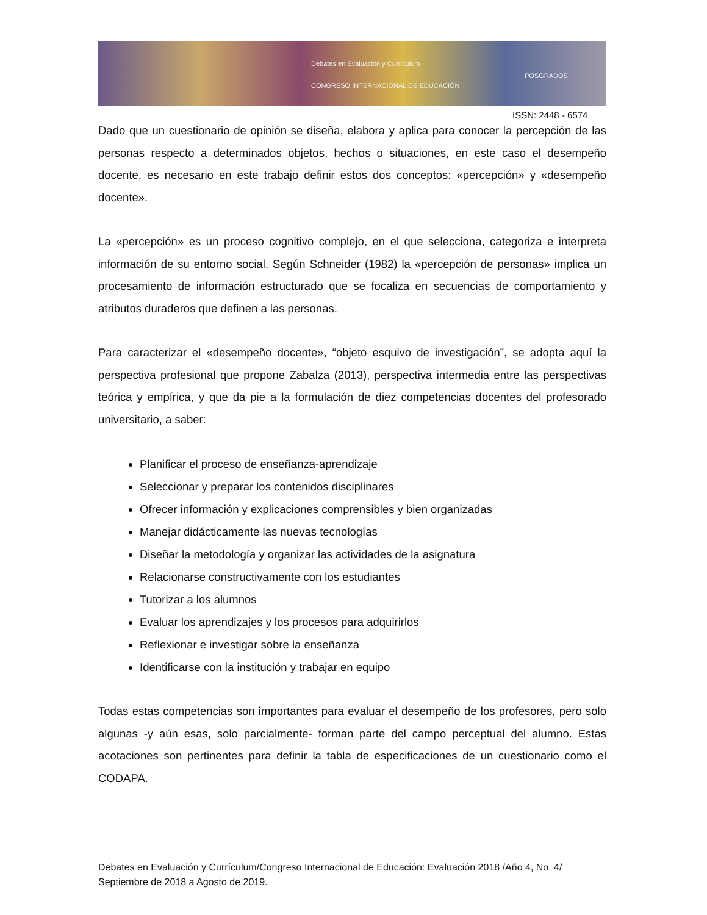Debates en Evaluación y Currículum
CONGRESO INTERNACIONAL DE EDUCACIÓN
POSGRADOS
ISSN: 2448 - 6574
Dado que un cuestionario de opinión se diseña, elabora y aplica para conocer la percepción de las personas respecto a determinados objetos, hechos o situaciones, en este caso el desempeño docente, es necesario en este trabajo definir estos dos conceptos: «percepción» y «desempeño docente».
La «percepción» es un proceso cognitivo complejo, en el que selecciona, categoriza e interpreta información de su entorno social. Según Schneider (1982) la «percepción de personas» implica un procesamiento de información estructurado que se focaliza en secuencias de comportamiento y atributos duraderos que definen a las personas.
Para caracterizar el «desempeño docente», “objeto esquivo de investigación”, se adopta aquí la perspectiva profesional que propone Zabalza (2013), perspectiva intermedia entre las perspectivas teórica y empírica, y que da pie a la formulación de diez competencias docentes del profesorado universitario, a saber:
Planificar el proceso de enseñanza-aprendizaje
Seleccionar y preparar los contenidos disciplinares
Ofrecer información y explicaciones comprensibles y bien organizadas
Manejar didácticamente las nuevas tecnologías
Diseñar la metodología y organizar las actividades de la asignatura
Relacionarse constructivamente con los estudiantes
Tutorizar a los alumnos
Evaluar los aprendizajes y los procesos para adquirirlos
Reflexionar e investigar sobre la enseñanza
Identificarse con la institución y trabajar en equipo
Todas estas competencias son importantes para evaluar el desempeño de los profesores, pero solo algunas -y aún esas, solo parcialmente- forman parte del campo perceptual del alumno. Estas acotaciones son pertinentes para definir la tabla de especificaciones de un cuestionario como el CODAPA.
Debates en Evaluación y Currículum/Congreso Internacional de Educación: Evaluación 2018 /Año 4, No. 4/ Septiembre de 2018 a Agosto de 2019.